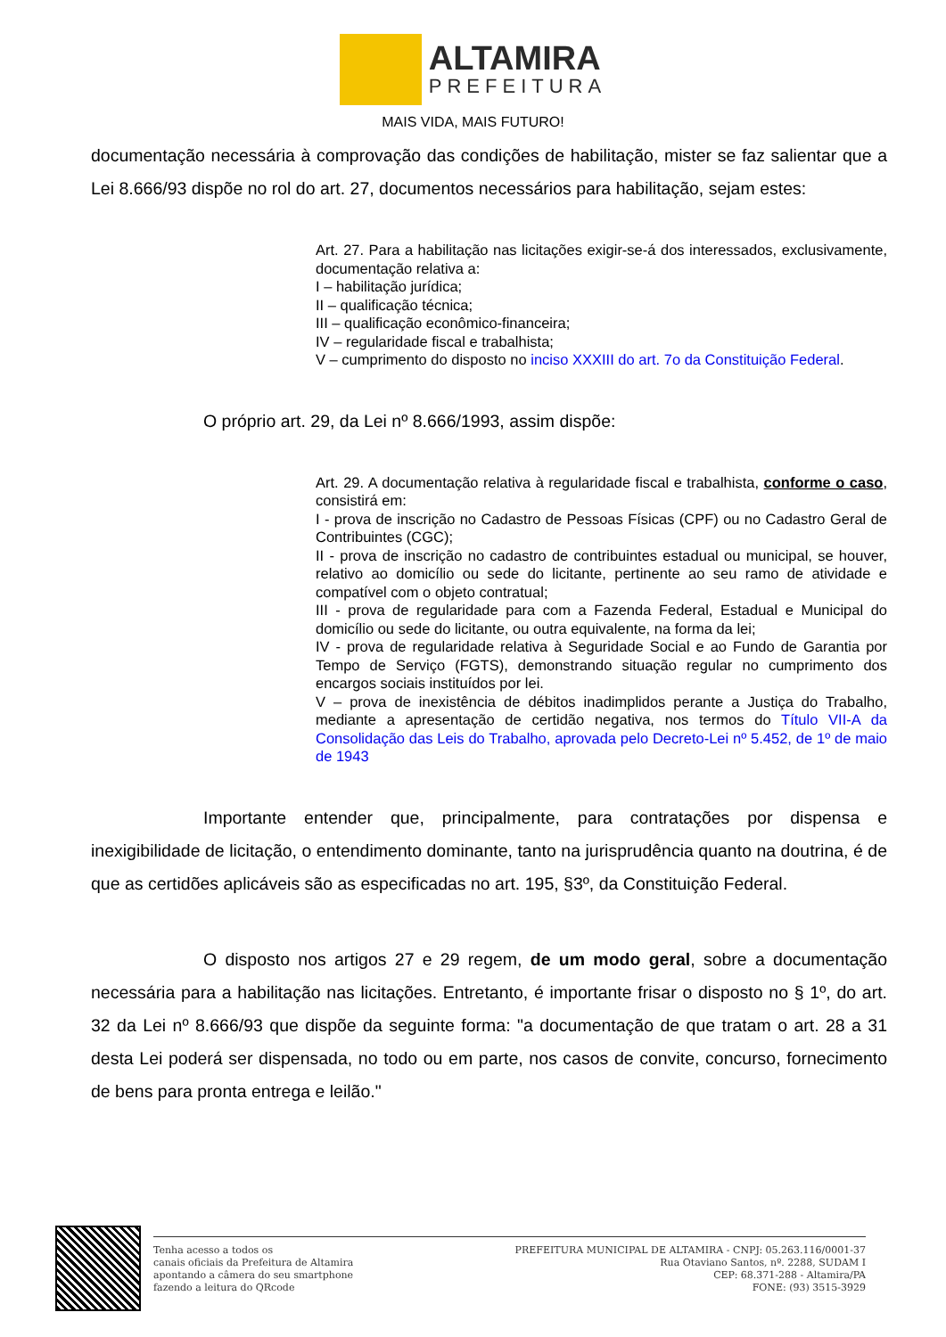ALTAMIRA
PREFEITURA
MAIS VIDA, MAIS FUTURO!
documentação necessária à comprovação das condições de habilitação, mister se faz salientar que a Lei 8.666/93 dispõe no rol do art. 27, documentos necessários para habilitação, sejam estes:
Art. 27. Para a habilitação nas licitações exigir-se-á dos interessados, exclusivamente, documentação relativa a:
I – habilitação jurídica;
II – qualificação técnica;
III – qualificação econômico-financeira;
IV – regularidade fiscal e trabalhista;
V – cumprimento do disposto no inciso XXXIII do art. 7o da Constituição Federal.
O próprio art. 29, da Lei nº 8.666/1993, assim dispõe:
Art. 29. A documentação relativa à regularidade fiscal e trabalhista, conforme o caso, consistirá em:
I - prova de inscrição no Cadastro de Pessoas Físicas (CPF) ou no Cadastro Geral de Contribuintes (CGC);
II - prova de inscrição no cadastro de contribuintes estadual ou municipal, se houver, relativo ao domicílio ou sede do licitante, pertinente ao seu ramo de atividade e compatível com o objeto contratual;
III - prova de regularidade para com a Fazenda Federal, Estadual e Municipal do domicílio ou sede do licitante, ou outra equivalente, na forma da lei;
IV - prova de regularidade relativa à Seguridade Social e ao Fundo de Garantia por Tempo de Serviço (FGTS), demonstrando situação regular no cumprimento dos encargos sociais instituídos por lei.
V – prova de inexistência de débitos inadimplidos perante a Justiça do Trabalho, mediante a apresentação de certidão negativa, nos termos do Título VII-A da Consolidação das Leis do Trabalho, aprovada pelo Decreto-Lei nº 5.452, de 1º de maio de 1943
Importante entender que, principalmente, para contratações por dispensa e inexigibilidade de licitação, o entendimento dominante, tanto na jurisprudência quanto na doutrina, é de que as certidões aplicáveis são as especificadas no art. 195, §3º, da Constituição Federal.
O disposto nos artigos 27 e 29 regem, de um modo geral, sobre a documentação necessária para a habilitação nas licitações. Entretanto, é importante frisar o disposto no § 1º, do art. 32 da Lei nº 8.666/93 que dispõe da seguinte forma: "a documentação de que tratam o art. 28 a 31 desta Lei poderá ser dispensada, no todo ou em parte, nos casos de convite, concurso, fornecimento de bens para pronta entrega e leilão."
Tenha acesso a todos os
canais oficiais da Prefeitura de Altamira
apontando a câmera do seu smartphone
fazendo a leitura do QRcode
PREFEITURA MUNICIPAL DE ALTAMIRA - CNPJ: 05.263.116/0001-37
Rua Otaviano Santos, nº. 2288, SUDAM I
CEP: 68.371-288 - Altamira/PA
FONE: (93) 3515-3929